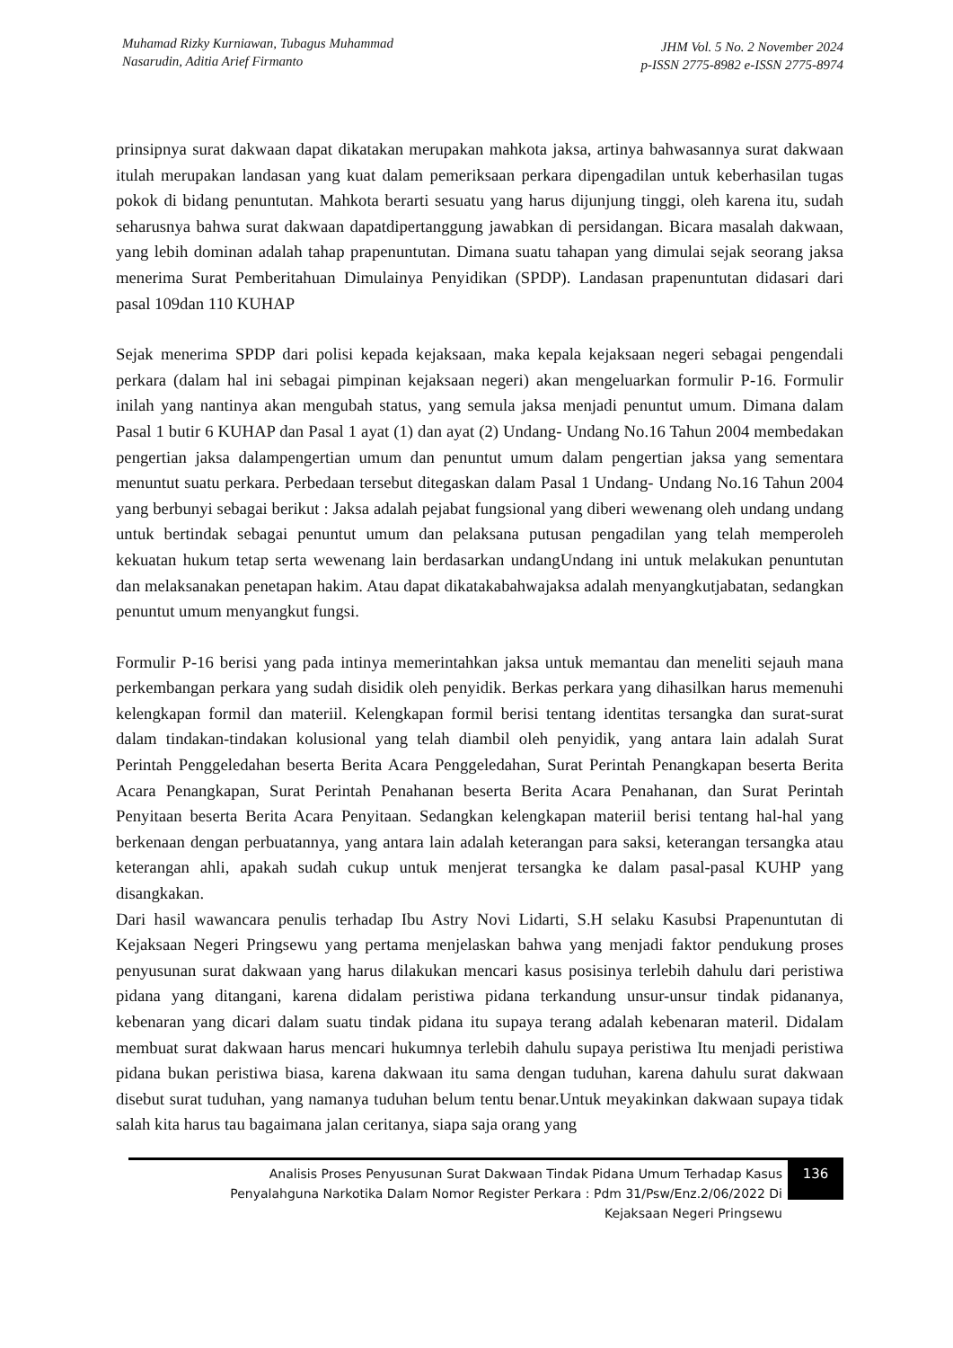Muhamad Rizky Kurniawan, Tubagus Muhammad
Nasarudin, Aditia Arief Firmanto
JHM Vol. 5 No. 2 November 2024
p-ISSN 2775-8982 e-ISSN 2775-8974
prinsipnya surat dakwaan dapat dikatakan merupakan mahkota jaksa, artinya bahwasannya surat dakwaan itulah merupakan landasan yang kuat dalam pemeriksaan perkara dipengadilan untuk keberhasilan tugas pokok di bidang penuntutan. Mahkota berarti sesuatu yang harus dijunjung tinggi, oleh karena itu, sudah seharusnya bahwa surat dakwaan dapatdipertanggung jawabkan di persidangan. Bicara masalah dakwaan, yang lebih dominan adalah tahap prapenuntutan. Dimana suatu tahapan yang dimulai sejak seorang jaksa menerima Surat Pemberitahuan Dimulainya Penyidikan (SPDP). Landasan prapenuntutan didasari dari pasal 109dan 110 KUHAP
Sejak menerima SPDP dari polisi kepada kejaksaan, maka kepala kejaksaan negeri sebagai pengendali perkara (dalam hal ini sebagai pimpinan kejaksaan negeri) akan mengeluarkan formulir P-16. Formulir inilah yang nantinya akan mengubah status, yang semula jaksa menjadi penuntut umum. Dimana dalam Pasal 1 butir 6 KUHAP dan Pasal 1 ayat (1) dan ayat (2) Undang- Undang No.16 Tahun 2004 membedakan pengertian jaksa dalampengertian umum dan penuntut umum dalam pengertian jaksa yang sementara menuntut suatu perkara. Perbedaan tersebut ditegaskan dalam Pasal 1 Undang- Undang No.16 Tahun 2004 yang berbunyi sebagai berikut : Jaksa adalah pejabat fungsional yang diberi wewenang oleh undang undang untuk bertindak sebagai penuntut umum dan pelaksana putusan pengadilan yang telah memperoleh kekuatan hukum tetap serta wewenang lain berdasarkan undangUndang ini untuk melakukan penuntutan dan melaksanakan penetapan hakim. Atau dapat dikatakabahwajaksa adalah menyangkutjabatan, sedangkan penuntut umum menyangkut fungsi.
Formulir P-16 berisi yang pada intinya memerintahkan jaksa untuk memantau dan meneliti sejauh mana perkembangan perkara yang sudah disidik oleh penyidik. Berkas perkara yang dihasilkan harus memenuhi kelengkapan formil dan materiil. Kelengkapan formil berisi tentang identitas tersangka dan surat-surat dalam tindakan-tindakan kolusional yang telah diambil oleh penyidik, yang antara lain adalah Surat Perintah Penggeledahan beserta Berita Acara Penggeledahan, Surat Perintah Penangkapan beserta Berita Acara Penangkapan, Surat Perintah Penahanan beserta Berita Acara Penahanan, dan Surat Perintah Penyitaan beserta Berita Acara Penyitaan. Sedangkan kelengkapan materiil berisi tentang hal-hal yang berkenaan dengan perbuatannya, yang antara lain adalah keterangan para saksi, keterangan tersangka atau keterangan ahli, apakah sudah cukup untuk menjerat tersangka ke dalam pasal-pasal KUHP yang disangkakan.
Dari hasil wawancara penulis terhadap Ibu Astry Novi Lidarti, S.H selaku Kasubsi Prapenuntutan di Kejaksaan Negeri Pringsewu yang pertama menjelaskan bahwa yang menjadi faktor pendukung proses penyusunan surat dakwaan yang harus dilakukan mencari kasus posisinya terlebih dahulu dari peristiwa pidana yang ditangani, karena didalam peristiwa pidana terkandung unsur-unsur tindak pidananya, kebenaran yang dicari dalam suatu tindak pidana itu supaya terang adalah kebenaran materil. Didalam membuat surat dakwaan harus mencari hukumnya terlebih dahulu supaya peristiwa Itu menjadi peristiwa pidana bukan peristiwa biasa, karena dakwaan itu sama dengan tuduhan, karena dahulu surat dakwaan disebut surat tuduhan, yang namanya tuduhan belum tentu benar.Untuk meyakinkan dakwaan supaya tidak salah kita harus tau bagaimana jalan ceritanya, siapa saja orang yang
Analisis Proses Penyusunan Surat Dakwaan Tindak Pidana Umum Terhadap Kasus
Penyalahguna Narkotika Dalam Nomor Register Perkara : Pdm 31/Psw/Enz.2/06/2022 Di
Kejaksaan Negeri Pringsewu
136